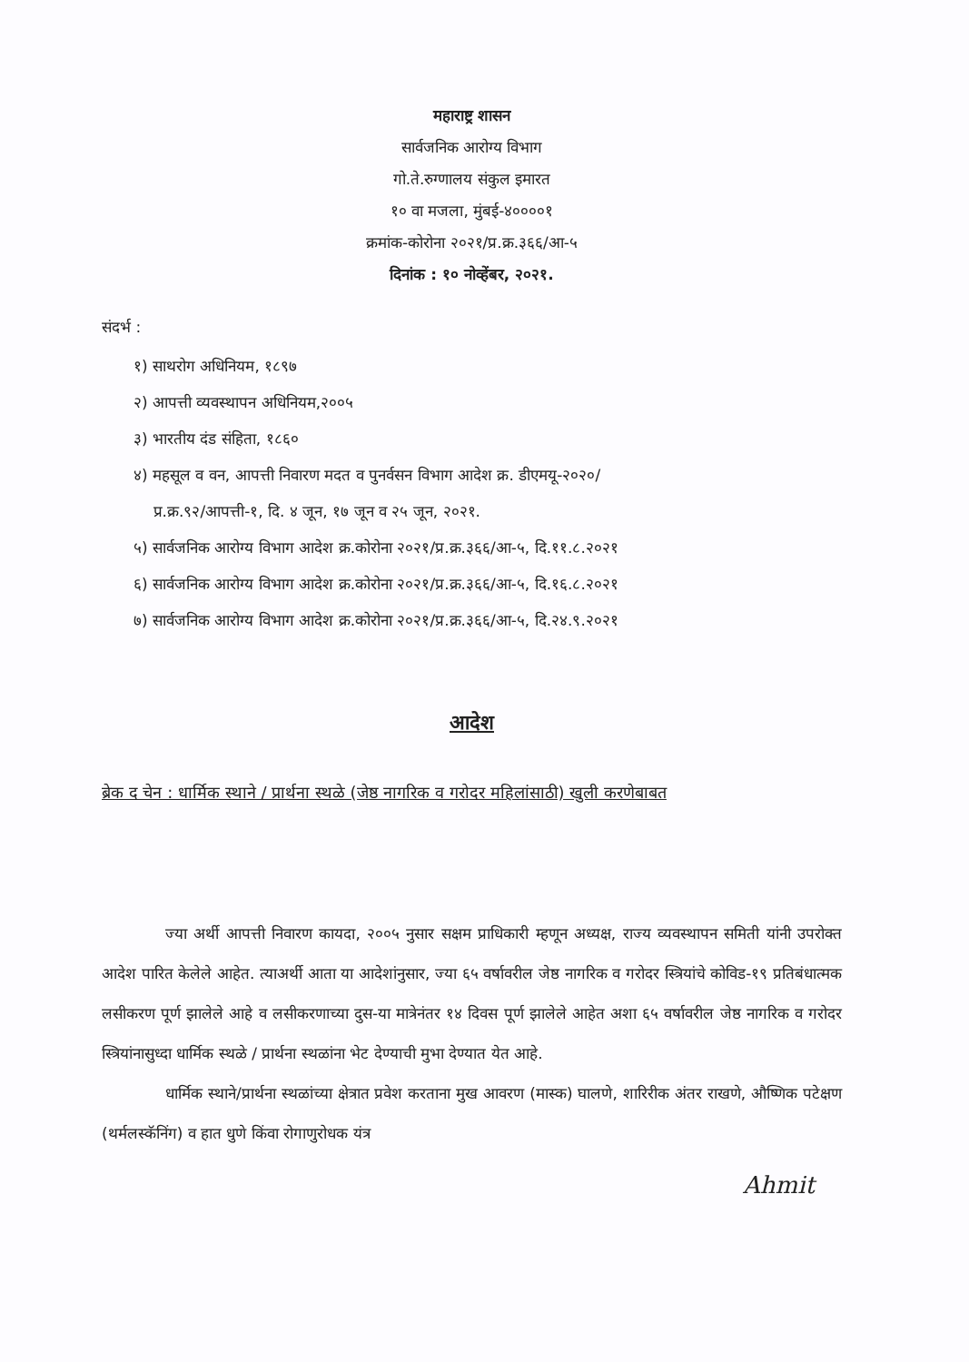महाराष्ट्र शासन
सार्वजनिक आरोग्य विभाग
गो.ते.रुग्णालय संकुल इमारत
१० वा मजला, मुंबई-४००००१
क्रमांक-कोरोना २०२१/प्र.क्र.३६६/आ-५
दिनांक : १० नोव्हेंबर, २०२१.
संदर्भ :
१) साथरोग अधिनियम, १८९७
२) आपत्ती व्यवस्थापन अधिनियम,२००५
३) भारतीय दंड संहिता, १८६०
४) महसूल व वन, आपत्ती निवारण मदत व पुनर्वसन विभाग आदेश क्र. डीएमयू-२०२०/
प्र.क्र.९२/आपत्ती-१, दि. ४ जून, १७ जून व २५ जून, २०२१.
५) सार्वजनिक आरोग्य विभाग आदेश क्र.कोरोना २०२१/प्र.क्र.३६६/आ-५, दि.११.८.२०२१
६) सार्वजनिक आरोग्य विभाग आदेश क्र.कोरोना २०२१/प्र.क्र.३६६/आ-५, दि.१६.८.२०२१
७) सार्वजनिक आरोग्य विभाग आदेश क्र.कोरोना २०२१/प्र.क्र.३६६/आ-५, दि.२४.९.२०२१
आदेश
ब्रेक द चेन : धार्मिक स्थाने / प्रार्थना स्थळे (जेष्ठ नागरिक व गरोदर महिलांसाठी) खुली करणेबाबत
ज्या अर्थी आपत्ती निवारण कायदा, २००५ नुसार सक्षम प्राधिकारी म्हणून अध्यक्ष, राज्य व्यवस्थापन समिती यांनी उपरोक्त आदेश पारित केलेले आहेत. त्याअर्थी आता या आदेशांनुसार, ज्या ६५ वर्षावरील जेष्ठ नागरिक व गरोदर स्त्रियांचे कोविड-१९ प्रतिबंधात्मक लसीकरण पूर्ण झालेले आहे व लसीकरणाच्या दुस-या मात्रेनंतर १४ दिवस पूर्ण झालेले आहेत अशा ६५ वर्षावरील जेष्ठ नागरिक व गरोदर स्त्रियांनासुध्दा धार्मिक स्थळे / प्रार्थना स्थळांना भेट देण्याची मुभा देण्यात येत आहे.
धार्मिक स्थाने/प्रार्थना स्थळांच्या क्षेत्रात प्रवेश करताना मुख आवरण (मास्क) घालणे, शारिरीक अंतर राखणे, औष्णिक पटेक्षण (थर्मलस्कॅनिंग) व हात धुणे किंवा रोगाणुरोधक यंत्र
Ahmit